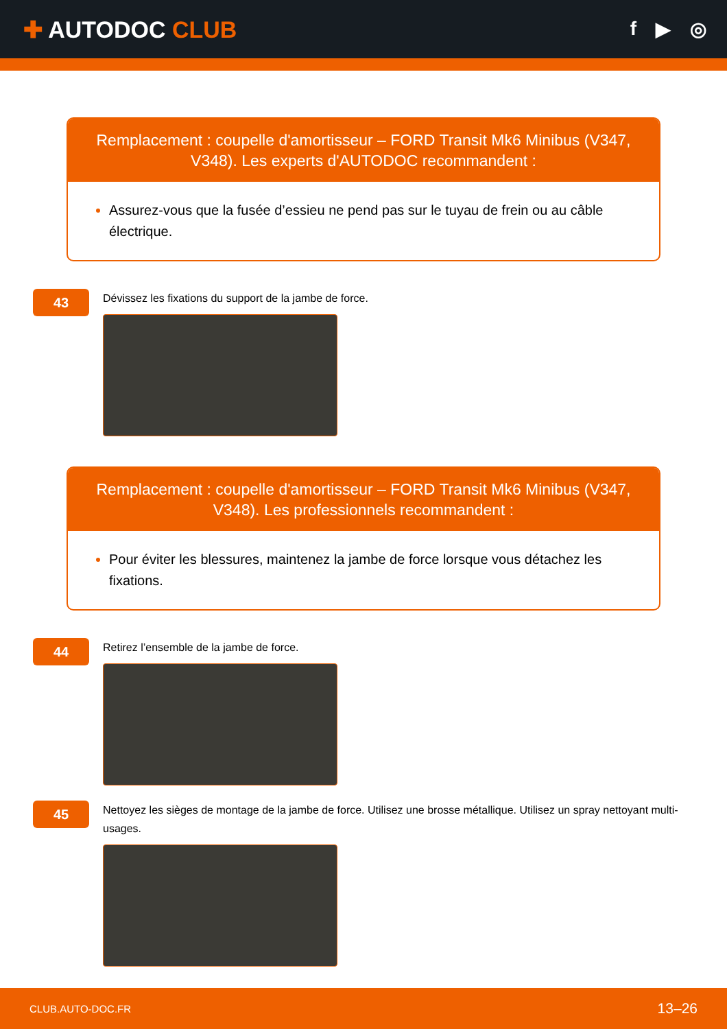✚ AUTODOC CLUB
f ▶ ◎
Remplacement : coupelle d'amortisseur – FORD Transit Mk6 Minibus (V347, V348). Les experts d'AUTODOC recommandent :
Assurez-vous que la fusée d’essieu ne pend pas sur le tuyau de frein ou au câble électrique.
43
Dévissez les fixations du support de la jambe de force.
Remplacement : coupelle d'amortisseur – FORD Transit Mk6 Minibus (V347, V348). Les professionnels recommandent :
Pour éviter les blessures, maintenez la jambe de force lorsque vous détachez les fixations.
44
Retirez l’ensemble de la jambe de force.
45
Nettoyez les sièges de montage de la jambe de force. Utilisez une brosse métallique. Utilisez un spray nettoyant multi-usages.
CLUB.AUTO-DOC.FR 13–26